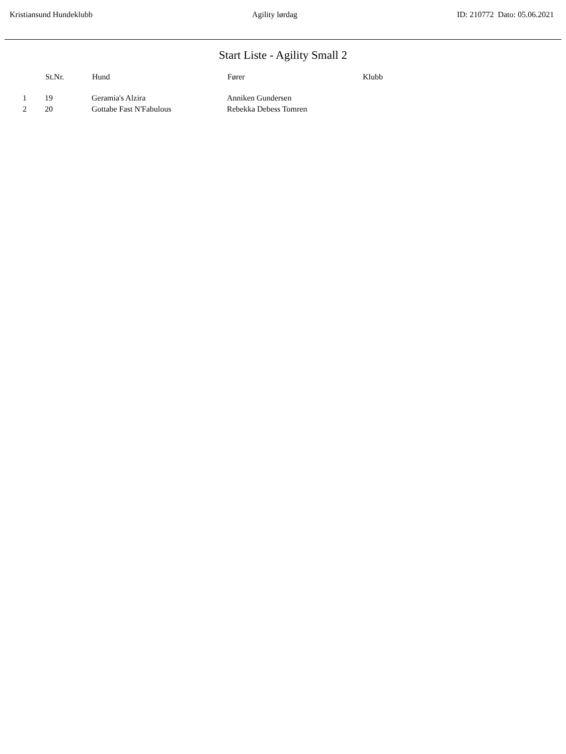Kristiansund Hundeklubb Agility lørdag ID: 210772 Dato: 05.06.2021
Start Liste - Agility Small 2
| | St.Nr. | Hund | Fører | Klubb |
| --- | --- | --- | --- | --- |
| 1 | 19 | Geramia's Alzira | Anniken Gundersen | |
| 2 | 20 | Gottabe Fast N'Fabulous | Rebekka Debess Tomren | |